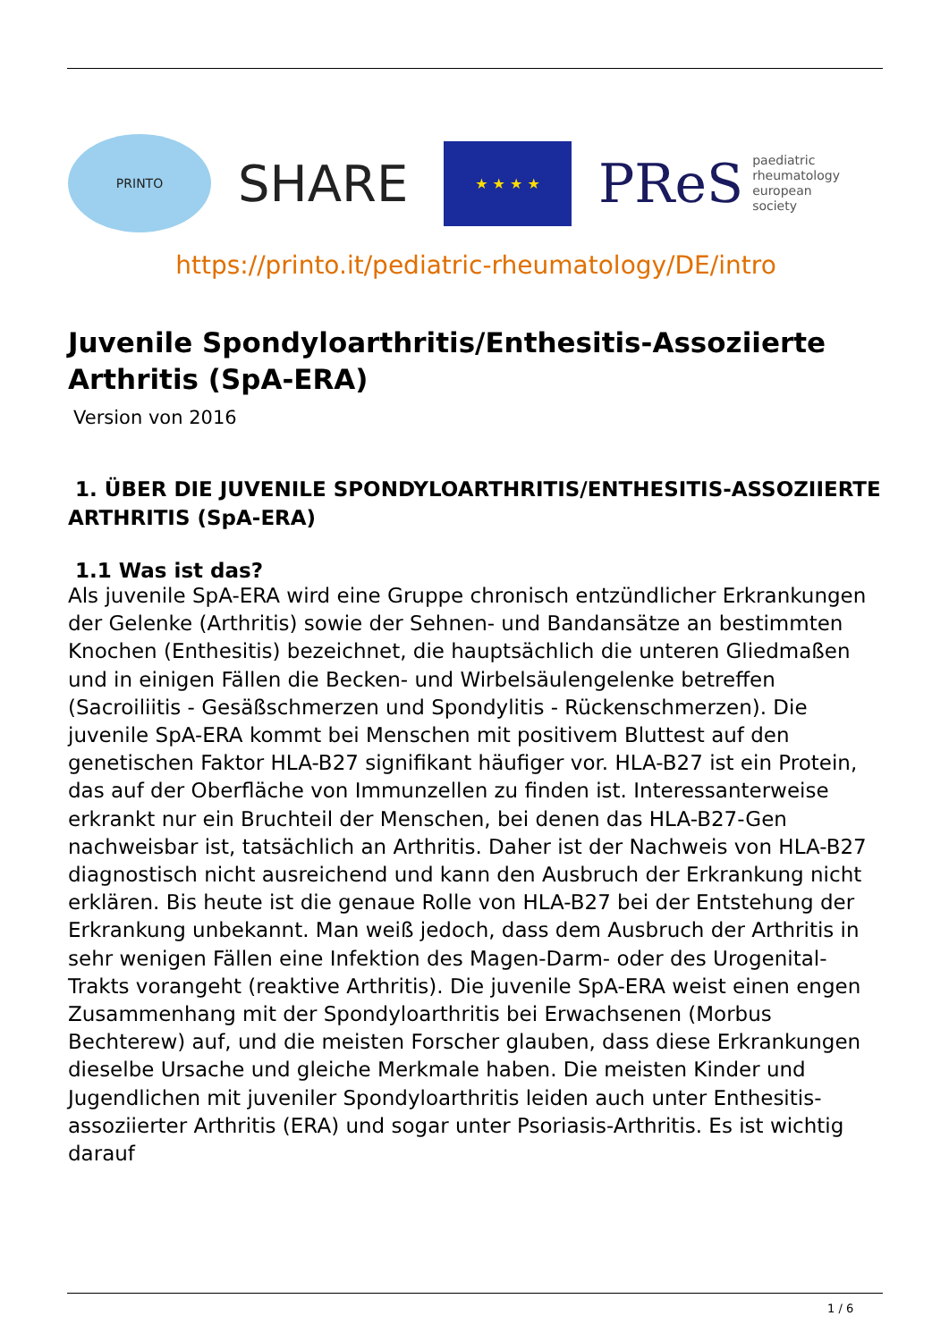PRINTO
SHARE
★ ★ ★ ★
PReS paediatric
rheumatology
european
society
https://printo.it/pediatric-rheumatology/DE/intro
Juvenile Spondyloarthritis/Enthesitis-Assoziierte Arthritis (SpA-ERA)
Version von 2016
1. ÜBER DIE JUVENILE SPONDYLOARTHRITIS/ENTHESITIS-ASSOZIIERTE ARTHRITIS (SpA-ERA)
1.1 Was ist das?
Als juvenile SpA-ERA wird eine Gruppe chronisch entzündlicher Erkrankungen der Gelenke (Arthritis) sowie der Sehnen- und Bandansätze an bestimmten Knochen (Enthesitis) bezeichnet, die hauptsächlich die unteren Gliedmaßen und in einigen Fällen die Becken- und Wirbelsäulengelenke betreffen (Sacroiliitis - Gesäßschmerzen und Spondylitis - Rückenschmerzen). Die juvenile SpA-ERA kommt bei Menschen mit positivem Bluttest auf den genetischen Faktor HLA-B27 signifikant häufiger vor. HLA-B27 ist ein Protein, das auf der Oberfläche von Immunzellen zu finden ist. Interessanterweise erkrankt nur ein Bruchteil der Menschen, bei denen das HLA-B27-Gen nachweisbar ist, tatsächlich an Arthritis. Daher ist der Nachweis von HLA-B27 diagnostisch nicht ausreichend und kann den Ausbruch der Erkrankung nicht erklären. Bis heute ist die genaue Rolle von HLA-B27 bei der Entstehung der Erkrankung unbekannt. Man weiß jedoch, dass dem Ausbruch der Arthritis in sehr wenigen Fällen eine Infektion des Magen-Darm- oder des Urogenital-Trakts vorangeht (reaktive Arthritis). Die juvenile SpA-ERA weist einen engen Zusammenhang mit der Spondyloarthritis bei Erwachsenen (Morbus Bechterew) auf, und die meisten Forscher glauben, dass diese Erkrankungen dieselbe Ursache und gleiche Merkmale haben. Die meisten Kinder und Jugendlichen mit juveniler Spondyloarthritis leiden auch unter Enthesitis-assoziierter Arthritis (ERA) und sogar unter Psoriasis-Arthritis. Es ist wichtig darauf
1 / 6